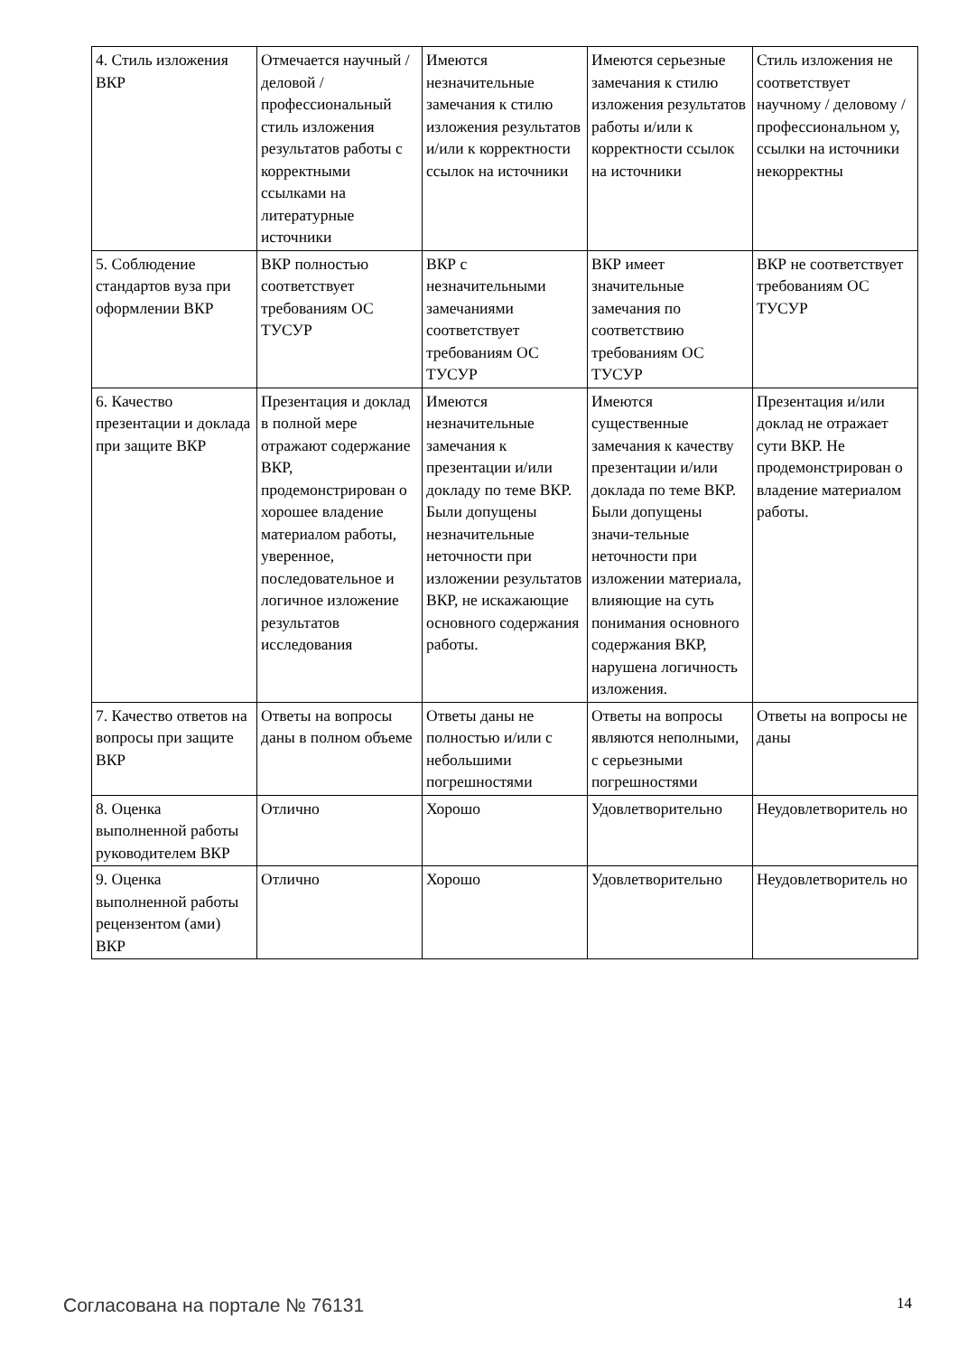| 4. Стиль изложения ВКР | Отмечается научный / деловой / профессиональный стиль изложения результатов работы с корректными ссылками на литературные источники | Имеются незначительные замечания к стилю изложения результатов и/или к корректности ссылок на источники | Имеются серьезные замечания к стилю изложения результатов работы и/или к корректности ссылок на источники | Стиль изложения не соответствует научному / деловому / профессиональном у, ссылки на источники некорректны |
| 5. Соблюдение стандартов вуза при оформлении ВКР | ВКР полностью соответствует требованиям ОС ТУСУР | ВКР с незначительными замечаниями соответствует требованиям ОС ТУСУР | ВКР имеет значительные замечания по соответствию требованиям ОС ТУСУР | ВКР не соответствует требованиям ОС ТУСУР |
| 6. Качество презентации и доклада при защите ВКР | Презентация и доклад в полной мере отражают содержание ВКР, продемонстрирован о хорошее владение материалом работы, уверенное, последовательное и логичное изложение результатов исследования | Имеются незначительные замечания к презентации и/или докладу по теме ВКР. Были допущены незначительные неточности при изложении результатов ВКР, не искажающие основного содержания работы. | Имеются существенные замечания к качеству презентации и/или доклада по теме ВКР. Были допущены значи-тельные неточности при изложении материала, влияющие на суть понимания основного содержания ВКР, нарушена логичность изложения. | Презентация и/или доклад не отражает сути ВКР. Не продемонстрирован о владение материалом работы. |
| 7. Качество ответов на вопросы при защите ВКР | Ответы на вопросы даны в полном объеме | Ответы даны не полностью и/или с небольшими погрешностями | Ответы на вопросы являются неполными, с серьезными погрешностями | Ответы на вопросы не даны |
| 8. Оценка выполненной работы руководителем ВКР | Отлично | Хорошо | Удовлетворительно | Неудовлетворитель но |
| 9. Оценка выполненной работы рецензентом (ами) ВКР | Отлично | Хорошо | Удовлетворительно | Неудовлетворитель но |
Согласована на портале № 76131 14